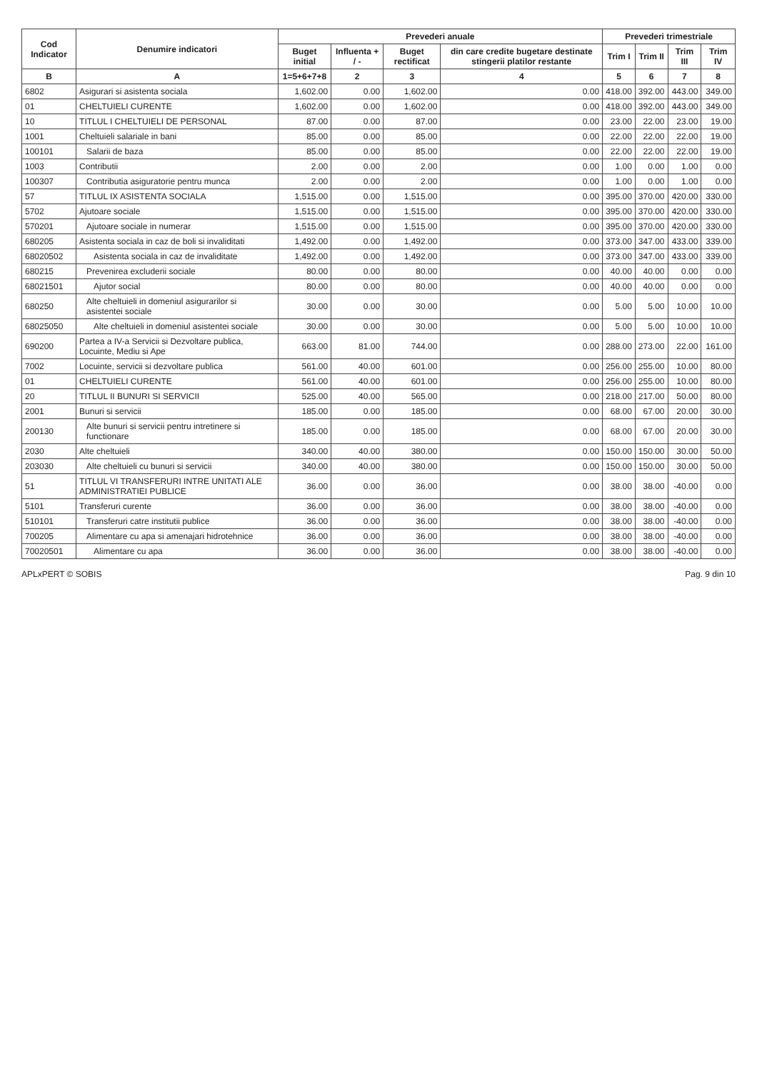| Cod Indicator | Denumire indicatori | Prevederi anuale | | | | Prevederi trimestriale | | | |
| --- | --- | --- | --- | --- | --- | --- | --- | --- | --- |
| | | Buget initial | Influenta + / - | Buget rectificat | din care credite bugetare destinate stingerii platilor restante | Trim I | Trim II | Trim III | Trim IV |
| B | A | 1=5+6+7+8 | 2 | 3 | 4 | 5 | 6 | 7 | 8 |
| 6802 | Asigurari si asistenta sociala | 1,602.00 | 0.00 | 1,602.00 | 0.00 | 418.00 | 392.00 | 443.00 | 349.00 |
| 01 | CHELTUIELI CURENTE | 1,602.00 | 0.00 | 1,602.00 | 0.00 | 418.00 | 392.00 | 443.00 | 349.00 |
| 10 | TITLUL I CHELTUIELI DE PERSONAL | 87.00 | 0.00 | 87.00 | 0.00 | 23.00 | 22.00 | 23.00 | 19.00 |
| 1001 | Cheltuieli salariale in bani | 85.00 | 0.00 | 85.00 | 0.00 | 22.00 | 22.00 | 22.00 | 19.00 |
| 100101 | Salarii de baza | 85.00 | 0.00 | 85.00 | 0.00 | 22.00 | 22.00 | 22.00 | 19.00 |
| 1003 | Contributii | 2.00 | 0.00 | 2.00 | 0.00 | 1.00 | 0.00 | 1.00 | 0.00 |
| 100307 | Contributia asiguratorie pentru munca | 2.00 | 0.00 | 2.00 | 0.00 | 1.00 | 0.00 | 1.00 | 0.00 |
| 57 | TITLUL IX ASISTENTA SOCIALA | 1,515.00 | 0.00 | 1,515.00 | 0.00 | 395.00 | 370.00 | 420.00 | 330.00 |
| 5702 | Ajutoare sociale | 1,515.00 | 0.00 | 1,515.00 | 0.00 | 395.00 | 370.00 | 420.00 | 330.00 |
| 570201 | Ajutoare sociale in numerar | 1,515.00 | 0.00 | 1,515.00 | 0.00 | 395.00 | 370.00 | 420.00 | 330.00 |
| 680205 | Asistenta sociala in caz de boli si invaliditati | 1,492.00 | 0.00 | 1,492.00 | 0.00 | 373.00 | 347.00 | 433.00 | 339.00 |
| 68020502 | Asistenta sociala in caz de invaliditate | 1,492.00 | 0.00 | 1,492.00 | 0.00 | 373.00 | 347.00 | 433.00 | 339.00 |
| 680215 | Prevenirea excluderii sociale | 80.00 | 0.00 | 80.00 | 0.00 | 40.00 | 40.00 | 0.00 | 0.00 |
| 68021501 | Ajutor social | 80.00 | 0.00 | 80.00 | 0.00 | 40.00 | 40.00 | 0.00 | 0.00 |
| 680250 | Alte cheltuieli in domeniul asigurarilor si asistentei sociale | 30.00 | 0.00 | 30.00 | 0.00 | 5.00 | 5.00 | 10.00 | 10.00 |
| 68025050 | Alte cheltuieli in domeniul asistentei sociale | 30.00 | 0.00 | 30.00 | 0.00 | 5.00 | 5.00 | 10.00 | 10.00 |
| 690200 | Partea a IV-a Servicii si Dezvoltare publica, Locuinte, Mediu si Ape | 663.00 | 81.00 | 744.00 | 0.00 | 288.00 | 273.00 | 22.00 | 161.00 |
| 7002 | Locuinte, servicii si dezvoltare publica | 561.00 | 40.00 | 601.00 | 0.00 | 256.00 | 255.00 | 10.00 | 80.00 |
| 01 | CHELTUIELI CURENTE | 561.00 | 40.00 | 601.00 | 0.00 | 256.00 | 255.00 | 10.00 | 80.00 |
| 20 | TITLUL II BUNURI SI SERVICII | 525.00 | 40.00 | 565.00 | 0.00 | 218.00 | 217.00 | 50.00 | 80.00 |
| 2001 | Bunuri si servicii | 185.00 | 0.00 | 185.00 | 0.00 | 68.00 | 67.00 | 20.00 | 30.00 |
| 200130 | Alte bunuri si servicii pentru intretinere si functionare | 185.00 | 0.00 | 185.00 | 0.00 | 68.00 | 67.00 | 20.00 | 30.00 |
| 2030 | Alte cheltuieli | 340.00 | 40.00 | 380.00 | 0.00 | 150.00 | 150.00 | 30.00 | 50.00 |
| 203030 | Alte cheltuieli cu bunuri si servicii | 340.00 | 40.00 | 380.00 | 0.00 | 150.00 | 150.00 | 30.00 | 50.00 |
| 51 | TITLUL VI TRANSFERURI INTRE UNITATI ALE ADMINISTRATIEI PUBLICE | 36.00 | 0.00 | 36.00 | 0.00 | 38.00 | 38.00 | -40.00 | 0.00 |
| 5101 | Transferuri curente | 36.00 | 0.00 | 36.00 | 0.00 | 38.00 | 38.00 | -40.00 | 0.00 |
| 510101 | Transferuri catre institutii publice | 36.00 | 0.00 | 36.00 | 0.00 | 38.00 | 38.00 | -40.00 | 0.00 |
| 700205 | Alimentare cu apa si amenajari hidrotehnice | 36.00 | 0.00 | 36.00 | 0.00 | 38.00 | 38.00 | -40.00 | 0.00 |
| 70020501 | Alimentare cu apa | 36.00 | 0.00 | 36.00 | 0.00 | 38.00 | 38.00 | -40.00 | 0.00 |
APLxPERT © SOBIS Pag. 9 din 10